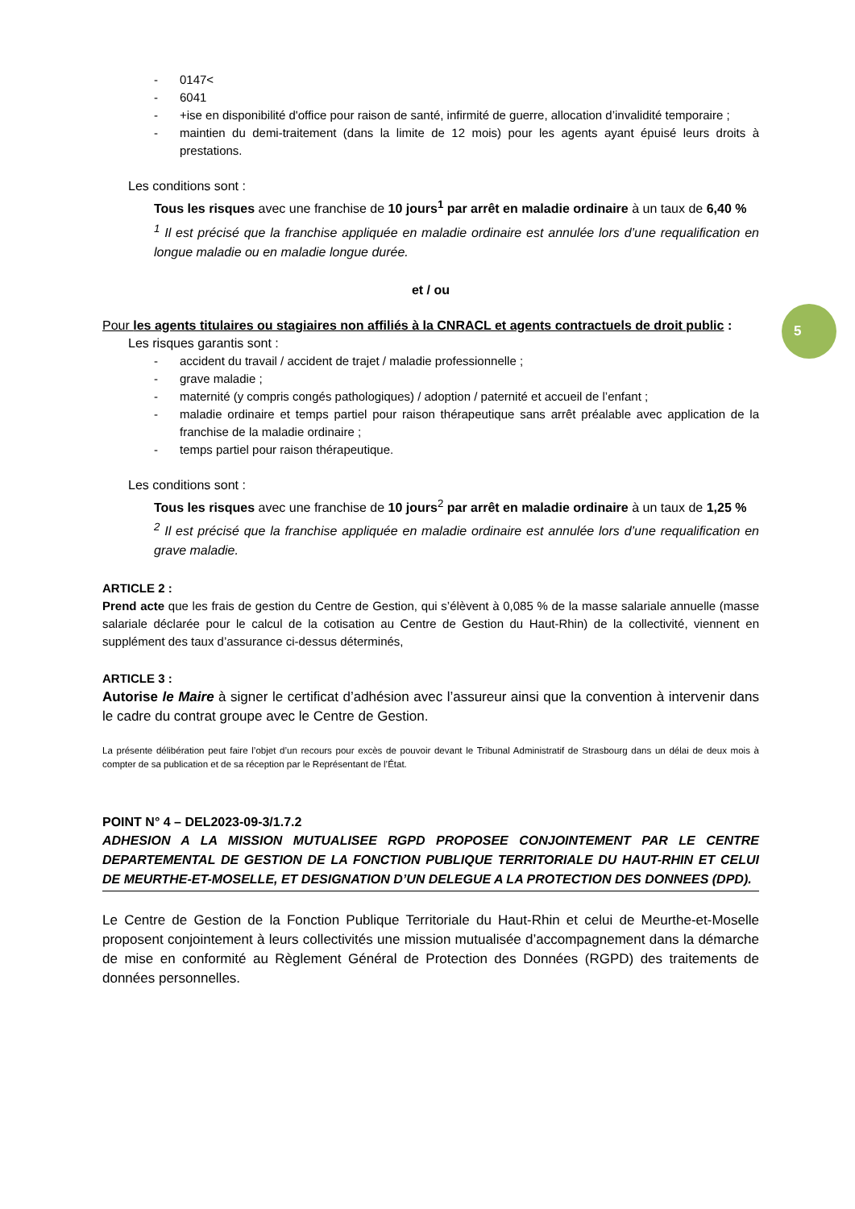5
- 0147<
- 6041
- +ise en disponibilité d'office pour raison de santé, infirmité de guerre, allocation d’invalidité temporaire ;
- maintien du demi-traitement (dans la limite de 12 mois) pour les agents ayant épuisé leurs droits à prestations.
Les conditions sont :
Tous les risques avec une franchise de 10 jours<sup>1</sup> par arrêt en maladie ordinaire à un taux de 6,40 %
<sup>1</sup> Il est précisé que la franchise appliquée en maladie ordinaire est annulée lors d’une requalification en longue maladie ou en maladie longue durée.
et / ou
Pour les agents titulaires ou stagiaires non affiliés à la CNRACL et agents contractuels de droit public :
Les risques garantis sont :
- accident du travail / accident de trajet / maladie professionnelle ;
- grave maladie ;
- maternité (y compris congés pathologiques) / adoption / paternité et accueil de l’enfant ;
- maladie ordinaire et temps partiel pour raison thérapeutique sans arrêt préalable avec application de la franchise de la maladie ordinaire ;
- temps partiel pour raison thérapeutique.
Les conditions sont :
Tous les risques avec une franchise de 10 jours<sup>2</sup> par arrêt en maladie ordinaire à un taux de 1,25 %
<sup>2</sup> Il est précisé que la franchise appliquée en maladie ordinaire est annulée lors d’une requalification en grave maladie.
ARTICLE 2 :
Prend acte que les frais de gestion du Centre de Gestion, qui s’élèvent à 0,085 % de la masse salariale annuelle (masse salariale déclarée pour le calcul de la cotisation au Centre de Gestion du Haut-Rhin) de la collectivité, viennent en supplément des taux d’assurance ci-dessus déterminés,
ARTICLE 3 :
Autorise le Maire à signer le certificat d’adhésion avec l’assureur ainsi que la convention à intervenir dans le cadre du contrat groupe avec le Centre de Gestion.
La présente délibération peut faire l’objet d’un recours pour excès de pouvoir devant le Tribunal Administratif de Strasbourg dans un délai de deux mois à compter de sa publication et de sa réception par le Représentant de l’État.
POINT N° 4 – DEL2023-09-3/1.7.2
ADHESION A LA MISSION MUTUALISEE RGPD PROPOSEE CONJOINTEMENT PAR LE CENTRE DEPARTEMENTAL DE GESTION DE LA FONCTION PUBLIQUE TERRITORIALE DU HAUT-RHIN ET CELUI DE MEURTHE-ET-MOSELLE, ET DESIGNATION D’UN DELEGUE A LA PROTECTION DES DONNEES (DPD).
Le Centre de Gestion de la Fonction Publique Territoriale du Haut-Rhin et celui de Meurthe-et-Moselle proposent conjointement à leurs collectivités une mission mutualisée d’accompagnement dans la démarche de mise en conformité au Règlement Général de Protection des Données (RGPD) des traitements de données personnelles.